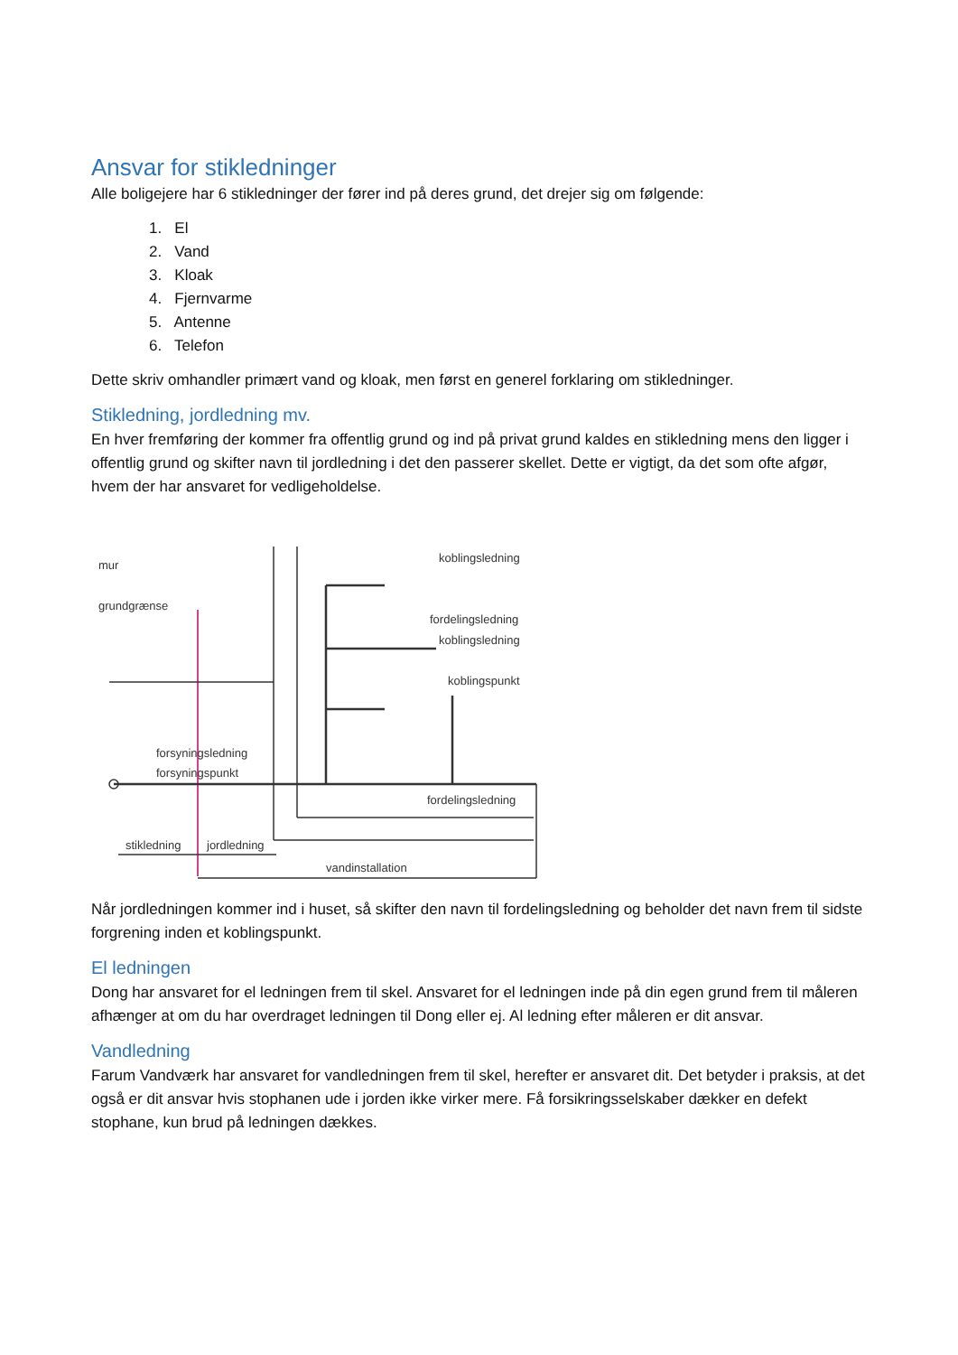Ansvar for stikledninger
Alle boligejere har 6 stikledninger der fører ind på deres grund, det drejer sig om følgende:
1. El
2. Vand
3. Kloak
4. Fjernvarme
5. Antenne
6. Telefon
Dette skriv omhandler primært vand og kloak, men først en generel forklaring om stikledninger.
Stikledning, jordledning mv.
En hver fremføring der kommer fra offentlig grund og ind på privat grund kaldes en stikledning mens den ligger i offentlig grund og skifter navn til jordledning i det den passerer skellet. Dette er vigtigt, da det som ofte afgør, hvem der har ansvaret for vedligeholdelse.
mur
grundgrænse
koblingsledning
fordelingsledning
koblingsledning
koblingspunkt
forsyningsledning
forsyningspunkt
fordelingsledning
stikledning
jordledning
vandinstallation
Når jordledningen kommer ind i huset, så skifter den navn til fordelingsledning og beholder det navn frem til sidste forgrening inden et koblingspunkt.
El ledningen
Dong har ansvaret for el ledningen frem til skel. Ansvaret for el ledningen inde på din egen grund frem til måleren afhænger at om du har overdraget ledningen til Dong eller ej. Al ledning efter måleren er dit ansvar.
Vandledning
Farum Vandværk har ansvaret for vandledningen frem til skel, herefter er ansvaret dit. Det betyder i praksis, at det også er dit ansvar hvis stophanen ude i jorden ikke virker mere. Få forsikringsselskaber dækker en defekt stophane, kun brud på ledningen dækkes.